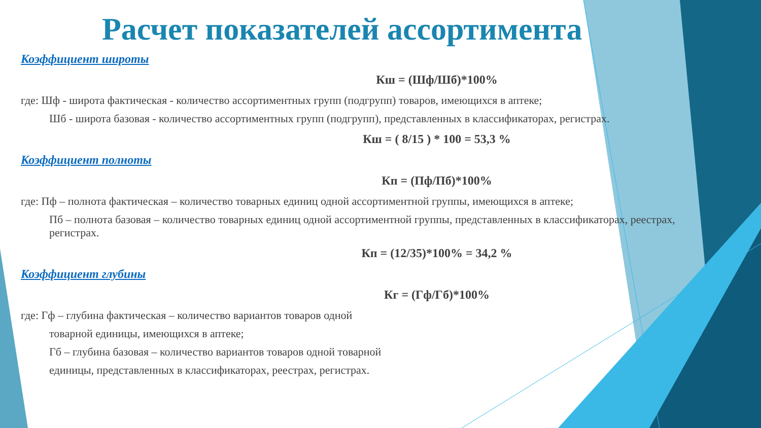Расчет показателей ассортимента
Коэффициент широты
Кш = (Шф/Шб)*100%
где: Шф - широта фактическая - количество ассортиментных групп (подгрупп) товаров, имеющихся в аптеке;
Шб - широта базовая - количество ассортиментных групп (подгрупп), представленных в классификаторах, регистрах.
Кш = ( 8/15 ) * 100 = 53,3 %
Коэффициент полноты
Кп = (Пф/Пб)*100%
где: Пф – полнота фактическая – количество товарных единиц одной ассортиментной группы, имеющихся в аптеке;
Пб – полнота базовая – количество товарных единиц одной ассортиментной группы, представленных в классификаторах, реестрах, регистрах.
Кп = (12/35)*100% = 34,2 %
Коэффициент глубины
Кг = (Гф/Гб)*100%
где: Гф – глубина фактическая – количество вариантов товаров одной
товарной единицы, имеющихся в аптеке;
Гб – глубина базовая – количество вариантов товаров одной товарной
единицы, представленных в классификаторах, реестрах, регистрах.